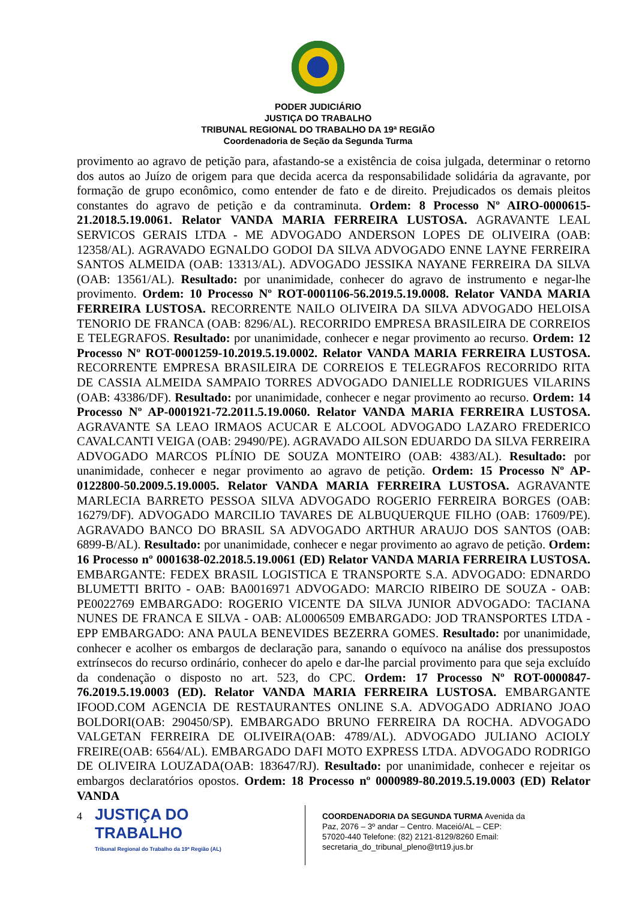PODER JUDICIÁRIO
JUSTIÇA DO TRABALHO
TRIBUNAL REGIONAL DO TRABALHO DA 19ª REGIÃO
Coordenadoria de Seção da Segunda Turma
provimento ao agravo de petição para, afastando-se a existência de coisa julgada, determinar o retorno dos autos ao Juízo de origem para que decida acerca da responsabilidade solidária da agravante, por formação de grupo econômico, como entender de fato e de direito. Prejudicados os demais pleitos constantes do agravo de petição e da contraminuta. Ordem: 8 Processo Nº AIRO-0000615-21.2018.5.19.0061. Relator VANDA MARIA FERREIRA LUSTOSA. AGRAVANTE LEAL SERVICOS GERAIS LTDA - ME ADVOGADO ANDERSON LOPES DE OLIVEIRA (OAB: 12358/AL). AGRAVADO EGNALDO GODOI DA SILVA ADVOGADO ENNE LAYNE FERREIRA SANTOS ALMEIDA (OAB: 13313/AL). ADVOGADO JESSIKA NAYANE FERREIRA DA SILVA (OAB: 13561/AL). Resultado: por unanimidade, conhecer do agravo de instrumento e negar-lhe provimento. Ordem: 10 Processo Nº ROT-0001106-56.2019.5.19.0008. Relator VANDA MARIA FERREIRA LUSTOSA. RECORRENTE NAILO OLIVEIRA DA SILVA ADVOGADO HELOISA TENORIO DE FRANCA (OAB: 8296/AL). RECORRIDO EMPRESA BRASILEIRA DE CORREIOS E TELEGRAFOS. Resultado: por unanimidade, conhecer e negar provimento ao recurso. Ordem: 12 Processo Nº ROT-0001259-10.2019.5.19.0002. Relator VANDA MARIA FERREIRA LUSTOSA. RECORRENTE EMPRESA BRASILEIRA DE CORREIOS E TELEGRAFOS RECORRIDO RITA DE CASSIA ALMEIDA SAMPAIO TORRES ADVOGADO DANIELLE RODRIGUES VILARINS (OAB: 43386/DF). Resultado: por unanimidade, conhecer e negar provimento ao recurso. Ordem: 14 Processo Nº AP-0001921-72.2011.5.19.0060. Relator VANDA MARIA FERREIRA LUSTOSA. AGRAVANTE SA LEAO IRMAOS ACUCAR E ALCOOL ADVOGADO LAZARO FREDERICO CAVALCANTI VEIGA (OAB: 29490/PE). AGRAVADO AILSON EDUARDO DA SILVA FERREIRA ADVOGADO MARCOS PLÍNIO DE SOUZA MONTEIRO (OAB: 4383/AL). Resultado: por unanimidade, conhecer e negar provimento ao agravo de petição. Ordem: 15 Processo Nº AP-0122800-50.2009.5.19.0005. Relator VANDA MARIA FERREIRA LUSTOSA. AGRAVANTE MARLECIA BARRETO PESSOA SILVA ADVOGADO ROGERIO FERREIRA BORGES (OAB: 16279/DF). ADVOGADO MARCILIO TAVARES DE ALBUQUERQUE FILHO (OAB: 17609/PE). AGRAVADO BANCO DO BRASIL SA ADVOGADO ARTHUR ARAUJO DOS SANTOS (OAB: 6899-B/AL). Resultado: por unanimidade, conhecer e negar provimento ao agravo de petição. Ordem: 16 Processo nº 0001638-02.2018.5.19.0061 (ED) Relator VANDA MARIA FERREIRA LUSTOSA. EMBARGANTE: FEDEX BRASIL LOGISTICA E TRANSPORTE S.A. ADVOGADO: EDNARDO BLUMETTI BRITO - OAB: BA0016971 ADVOGADO: MARCIO RIBEIRO DE SOUZA - OAB: PE0022769 EMBARGADO: ROGERIO VICENTE DA SILVA JUNIOR ADVOGADO: TACIANA NUNES DE FRANCA E SILVA - OAB: AL0006509 EMBARGADO: JOD TRANSPORTES LTDA - EPP EMBARGADO: ANA PAULA BENEVIDES BEZERRA GOMES. Resultado: por unanimidade, conhecer e acolher os embargos de declaração para, sanando o equívoco na análise dos pressupostos extrínsecos do recurso ordinário, conhecer do apelo e dar-lhe parcial provimento para que seja excluído da condenação o disposto no art. 523, do CPC. Ordem: 17 Processo Nº ROT-0000847-76.2019.5.19.0003 (ED). Relator VANDA MARIA FERREIRA LUSTOSA. EMBARGANTE IFOOD.COM AGENCIA DE RESTAURANTES ONLINE S.A. ADVOGADO ADRIANO JOAO BOLDORI(OAB: 290450/SP). EMBARGADO BRUNO FERREIRA DA ROCHA. ADVOGADO VALGETAN FERREIRA DE OLIVEIRA(OAB: 4789/AL). ADVOGADO JULIANO ACIOLY FREIRE(OAB: 6564/AL). EMBARGADO DAFI MOTO EXPRESS LTDA. ADVOGADO RODRIGO DE OLIVEIRA LOUZADA(OAB: 183647/RJ). Resultado: por unanimidade, conhecer e rejeitar os embargos declaratórios opostos. Ordem: 18 Processo nº 0000989-80.2019.5.19.0003 (ED) Relator VANDA
4
JUSTIÇA DO TRABALHO
Tribunal Regional do Trabalho da 19ª Região (AL)
COORDENADORIA DA SEGUNDA TURMA Avenida da Paz, 2076 – 3º andar – Centro. Maceió/AL – CEP: 57020-440 Telefone: (82) 2121-8129/8260 Email: secretaria_do_tribunal_pleno@trt19.jus.br